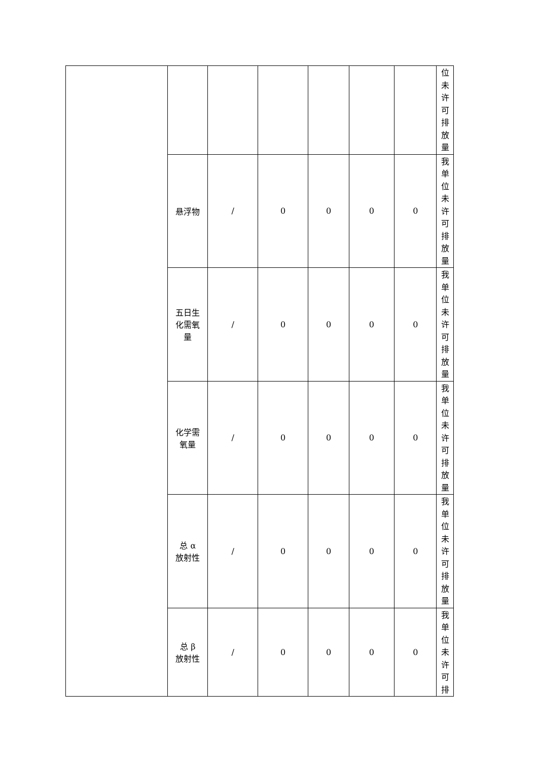| | | | | | | | 位 未 许 可 排 放 量 |
| | 悬浮物 | / | 0 | 0 | 0 | 0 | 我 单 位 未 许 可 排 放 量 |
| | 五日生 化需氧 量 | / | 0 | 0 | 0 | 0 | 我 单 位 未 许 可 排 放 量 |
| | 化学需 氧量 | / | 0 | 0 | 0 | 0 | 我 单 位 未 许 可 排 放 量 |
| | 总 α 放射性 | / | 0 | 0 | 0 | 0 | 我 单 位 未 许 可 排 放 量 |
| | 总 β 放射性 | / | 0 | 0 | 0 | 0 | 我 单 位 未 许 可 排 |